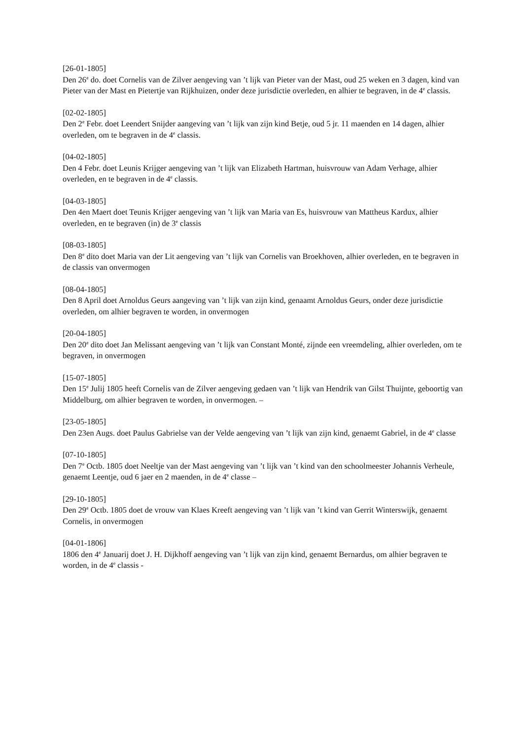[26-01-1805]
Den 26<sup>e</sup> do. doet Cornelis van de Zilver aengeving van ’t lijk van Pieter van der Mast, oud 25 weken en 3 dagen, kind van Pieter van der Mast en Pietertje van Rijkhuizen, onder deze jurisdictie overleden, en alhier te begraven, in de 4<sup>e</sup> classis.
[02-02-1805]
Den 2<sup>e</sup> Febr. doet Leendert Snijder aangeving van ’t lijk van zijn kind Betje, oud 5 jr. 11 maenden en 14 dagen, alhier overleden, om te begraven in de 4<sup>e</sup> classis.
[04-02-1805]
Den 4 Febr. doet Leunis Krijger aengeving van ’t lijk van Elizabeth Hartman, huisvrouw van Adam Verhage, alhier overleden, en te begraven in de 4<sup>e</sup> classis.
[04-03-1805]
Den 4en Maert doet Teunis Krijger aengeving van ’t lijk van Maria van Es, huisvrouw van Mattheus Kardux, alhier overleden, en te begraven (in) de 3<sup>e</sup> classis
[08-03-1805]
Den 8<sup>e</sup> dito doet Maria van der Lit aengeving van ’t lijk van Cornelis van Broekhoven, alhier overleden, en te begraven in de classis van onvermogen
[08-04-1805]
Den 8 April doet Arnoldus Geurs aangeving van ’t lijk van zijn kind, genaamt Arnoldus Geurs, onder deze jurisdictie overleden, om alhier begraven te worden, in onvermogen
[20-04-1805]
Den 20<sup>e</sup> dito doet Jan Melissant aengeving van ’t lijk van Constant Monté, zijnde een vreemdeling, alhier overleden, om te begraven, in onvermogen
[15-07-1805]
Den 15<sup>e</sup> Julij 1805 heeft Cornelis van de Zilver aengeving gedaen van ’t lijk van Hendrik van Gilst Thuijnte, geboortig van Middelburg, om alhier begraven te worden, in onvermogen. –
[23-05-1805]
Den 23en Augs. doet Paulus Gabrielse van der Velde aengeving van ’t lijk van zijn kind, genaemt Gabriel, in de 4<sup>e</sup> classe
[07-10-1805]
Den 7<sup>e</sup> Octb. 1805 doet Neeltje van der Mast aengeving van ’t lijk van ’t kind van den schoolmeester Johannis Verheule, genaemt Leentje, oud 6 jaer en 2 maenden, in de 4<sup>e</sup> classe –
[29-10-1805]
Den 29<sup>e</sup> Octb. 1805 doet de vrouw van Klaes Kreeft aengeving van ’t lijk van ’t kind van Gerrit Winterswijk, genaemt Cornelis, in onvermogen
[04-01-1806]
1806 den 4<sup>e</sup> Januarij doet J. H. Dijkhoff aengeving van ’t lijk van zijn kind, genaemt Bernardus, om alhier begraven te worden, in de 4<sup>e</sup> classis -